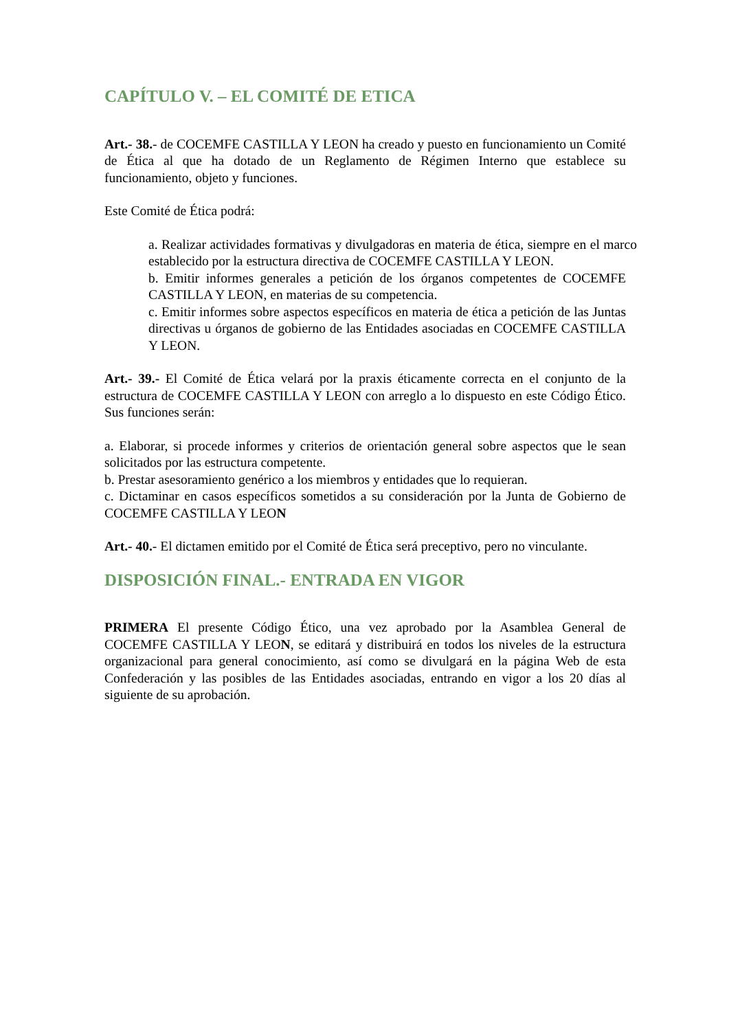CAPÍTULO V. – EL COMITÉ DE ETICA
Art.- 38.- de COCEMFE CASTILLA Y LEON ha creado y puesto en funcionamiento un Comité de Ética al que ha dotado de un Reglamento de Régimen Interno que establece su funcionamiento, objeto y funciones.
Este Comité de Ética podrá:
a. Realizar actividades formativas y divulgadoras en materia de ética, siempre en el marco establecido por la estructura directiva de COCEMFE CASTILLA Y LEON.
b. Emitir informes generales a petición de los órganos competentes de COCEMFE CASTILLA Y LEON, en materias de su competencia.
c. Emitir informes sobre aspectos específicos en materia de ética a petición de las Juntas directivas u órganos de gobierno de las Entidades asociadas en COCEMFE CASTILLA Y LEON.
Art.- 39.- El Comité de Ética velará por la praxis éticamente correcta en el conjunto de la estructura de COCEMFE CASTILLA Y LEON con arreglo a lo dispuesto en este Código Ético. Sus funciones serán:
a. Elaborar, si procede informes y criterios de orientación general sobre aspectos que le sean solicitados por las estructura competente.
b. Prestar asesoramiento genérico a los miembros y entidades que lo requieran.
c. Dictaminar en casos específicos sometidos a su consideración por la Junta de Gobierno de COCEMFE CASTILLA Y LEON
Art.- 40.- El dictamen emitido por el Comité de Ética será preceptivo, pero no vinculante.
DISPOSICIÓN FINAL.- ENTRADA EN VIGOR
PRIMERA El presente Código Ético, una vez aprobado por la Asamblea General de COCEMFE CASTILLA Y LEON, se editará y distribuirá en todos los niveles de la estructura organizacional para general conocimiento, así como se divulgará en la página Web de esta Confederación y las posibles de las Entidades asociadas, entrando en vigor a los 20 días al siguiente de su aprobación.